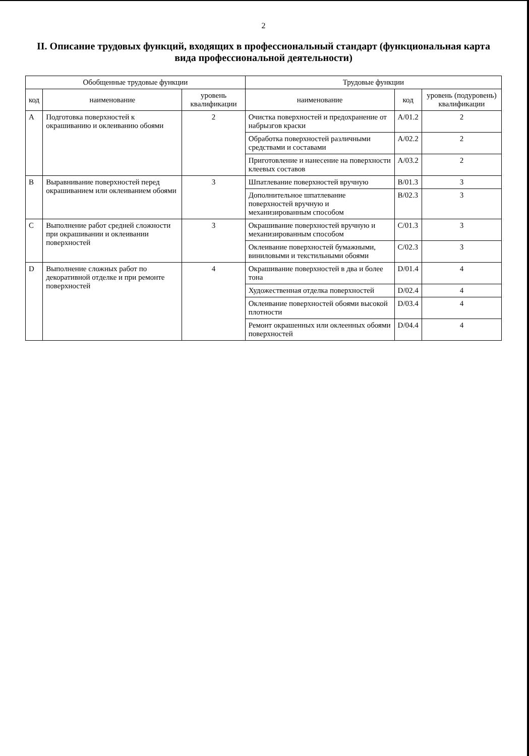2
II. Описание трудовых функций, входящих в профессиональный стандарт (функциональная карта вида профессиональной деятельности)
| Обобщенные трудовые функции | | | Трудовые функции | | |
| --- | --- | --- | --- | --- | --- |
| код | наименование | уровень квалификации | наименование | код | уровень (подуровень) квалификации |
| A | Подготовка поверхностей к окрашиванию и оклеиванию обоями | 2 | Очистка поверхностей и предохранение от набрызгов краски | A/01.2 | 2 |
| | | | Обработка поверхностей различными средствами и составами | A/02.2 | 2 |
| | | | Приготовление и нанесение на поверхности клеевых составов | A/03.2 | 2 |
| B | Выравнивание поверхностей перед окрашиванием или оклеиванием обоями | 3 | Шпатлевание поверхностей вручную | B/01.3 | 3 |
| | | | Дополнительное шпатлевание поверхностей вручную и механизированным способом | B/02.3 | 3 |
| C | Выполнение работ средней сложности при окрашивании и оклеивании поверхностей | 3 | Окрашивание поверхностей вручную и механизированным способом | C/01.3 | 3 |
| | | | Оклеивание поверхностей бумажными, виниловыми и текстильными обоями | C/02.3 | 3 |
| D | Выполнение сложных работ по декоративной отделке и при ремонте поверхностей | 4 | Окрашивание поверхностей в два и более тона | D/01.4 | 4 |
| | | | Художественная отделка поверхностей | D/02.4 | 4 |
| | | | Оклеивание поверхностей обоями высокой плотности | D/03.4 | 4 |
| | | | Ремонт окрашенных или оклеенных обоями поверхностей | D/04.4 | 4 |